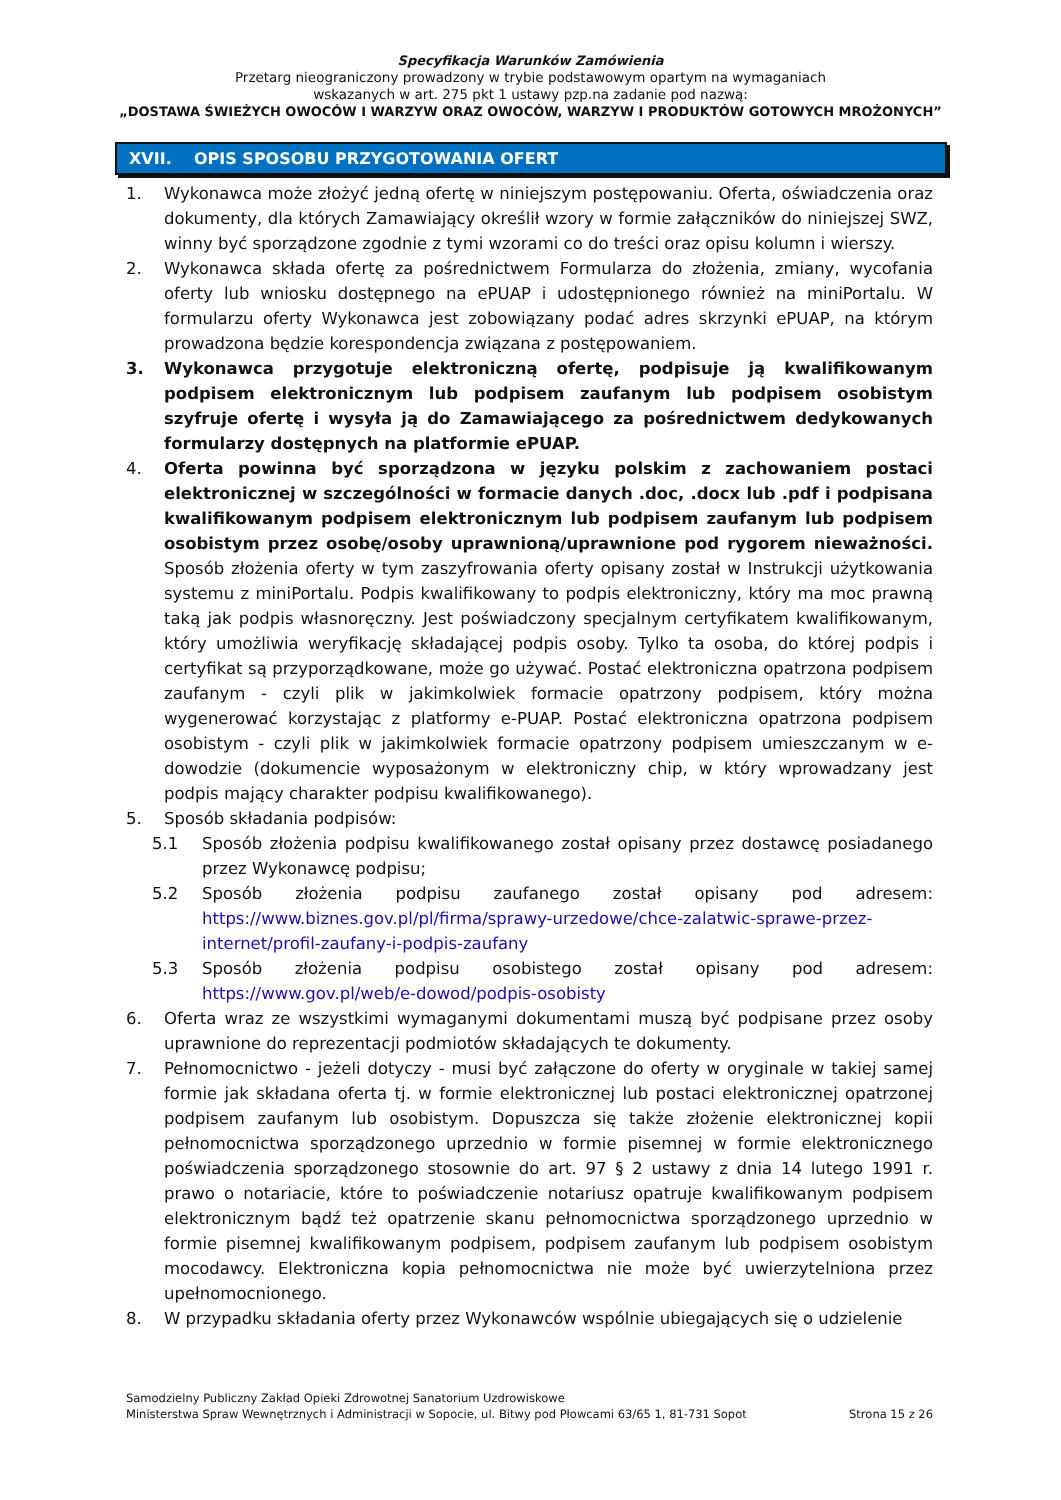Specyfikacja Warunków Zamówienia
Przetarg nieograniczony prowadzony w trybie podstawowym opartym na wymaganiach
wskazanych w art. 275 pkt 1 ustawy pzp.na zadanie pod nazwą:
„DOSTAWA ŚWIEŻYCH OWOCÓW I WARZYW ORAZ OWOCÓW, WARZYW I PRODUKTÓW GOTOWYCH MROŻONYCH”
XVII. OPIS SPOSOBU PRZYGOTOWANIA OFERT
1. Wykonawca może złożyć jedną ofertę w niniejszym postępowaniu. Oferta, oświadczenia oraz dokumenty, dla których Zamawiający określił wzory w formie załączników do niniejszej SWZ, winny być sporządzone zgodnie z tymi wzorami co do treści oraz opisu kolumn i wierszy.
2. Wykonawca składa ofertę za pośrednictwem Formularza do złożenia, zmiany, wycofania oferty lub wniosku dostępnego na ePUAP i udostępnionego również na miniPortalu. W formularzu oferty Wykonawca jest zobowiązany podać adres skrzynki ePUAP, na którym prowadzona będzie korespondencja związana z postępowaniem.
3. Wykonawca przygotuje elektroniczną ofertę, podpisuje ją kwalifikowanym podpisem elektronicznym lub podpisem zaufanym lub podpisem osobistym szyfruje ofertę i wysyła ją do Zamawiającego za pośrednictwem dedykowanych formularzy dostępnych na platformie ePUAP.
4. Oferta powinna być sporządzona w języku polskim z zachowaniem postaci elektronicznej w szczególności w formacie danych .doc, .docx lub .pdf i podpisana kwalifikowanym podpisem elektronicznym lub podpisem zaufanym lub podpisem osobistym przez osobę/osoby uprawnioną/uprawnione pod rygorem nieważności. Sposób złożenia oferty w tym zaszyfrowania oferty opisany został w Instrukcji użytkowania systemu z miniPortalu. Podpis kwalifikowany to podpis elektroniczny, który ma moc prawną taką jak podpis własnoręczny. Jest poświadczony specjalnym certyfikatem kwalifikowanym, który umożliwia weryfikację składającej podpis osoby. Tylko ta osoba, do której podpis i certyfikat są przyporządkowane, może go używać. Postać elektroniczna opatrzona podpisem zaufanym - czyli plik w jakimkolwiek formacie opatrzony podpisem, który można wygenerować korzystając z platformy e-PUAP. Postać elektroniczna opatrzona podpisem osobistym - czyli plik w jakimkolwiek formacie opatrzony podpisem umieszczanym w e-dowodzie (dokumencie wyposażonym w elektroniczny chip, w który wprowadzany jest podpis mający charakter podpisu kwalifikowanego).
5. Sposób składania podpisów:
5.1 Sposób złożenia podpisu kwalifikowanego został opisany przez dostawcę posiadanego przez Wykonawcę podpisu;
5.2 Sposób złożenia podpisu zaufanego został opisany pod adresem: https://www.biznes.gov.pl/pl/firma/sprawy-urzedowe/chce-zalatwic-sprawe-przez-internet/profil-zaufany-i-podpis-zaufany
5.3 Sposób złożenia podpisu osobistego został opisany pod adresem: https://www.gov.pl/web/e-dowod/podpis-osobisty
6. Oferta wraz ze wszystkimi wymaganymi dokumentami muszą być podpisane przez osoby uprawnione do reprezentacji podmiotów składających te dokumenty.
7. Pełnomocnictwo - jeżeli dotyczy - musi być załączone do oferty w oryginale w takiej samej formie jak składana oferta tj. w formie elektronicznej lub postaci elektronicznej opatrzonej podpisem zaufanym lub osobistym. Dopuszcza się także złożenie elektronicznej kopii pełnomocnictwa sporządzonego uprzednio w formie pisemnej w formie elektronicznego poświadczenia sporządzonego stosownie do art. 97 § 2 ustawy z dnia 14 lutego 1991 r. prawo o notariacie, które to poświadczenie notariusz opatruje kwalifikowanym podpisem elektronicznym bądź też opatrzenie skanu pełnomocnictwa sporządzonego uprzednio w formie pisemnej kwalifikowanym podpisem, podpisem zaufanym lub podpisem osobistym mocodawcy. Elektroniczna kopia pełnomocnictwa nie może być uwierzytelniona przez upełnomocnionego.
8. W przypadku składania oferty przez Wykonawców wspólnie ubiegających się o udzielenie
Samodzielny Publiczny Zakład Opieki Zdrowotnej Sanatorium Uzdrowiskowe
Strona 15 z 26 Ministerstwa Spraw Wewnętrznych i Administracji w Sopocie, ul. Bitwy pod Płowcami 63/65 1, 81-731 Sopot